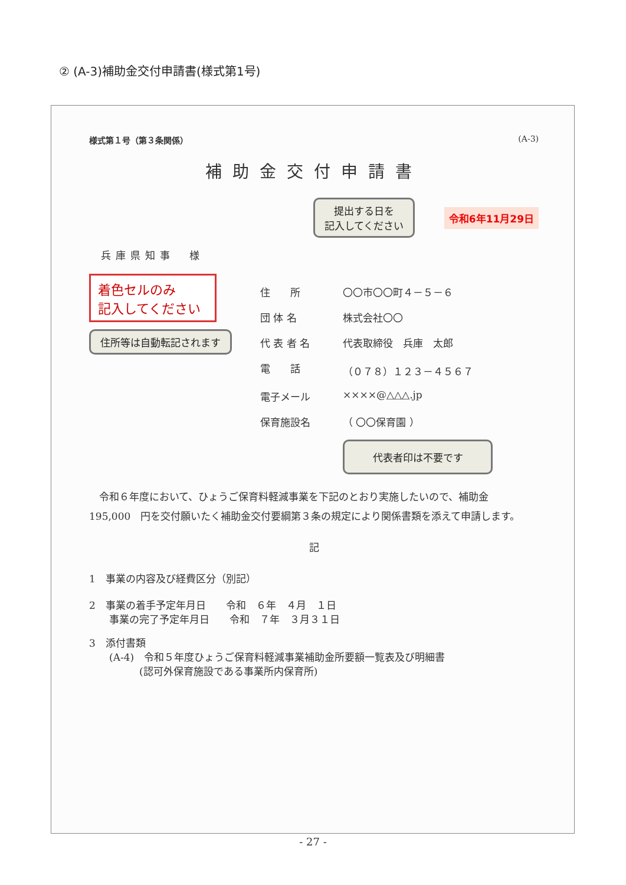② (A-3)補助金交付申請書(様式第1号)
様式第１号（第３条関係） (A-3)
補助金交付申請書
提出する日を
記入してください 令和6年11月29日
兵庫県知事　様
着色セルのみ
記入してください
住所等は自動転記されます
住　　所 〇〇市〇〇町４－５－６
団 体 名 株式会社〇〇
代 表 者 名 代表取締役　兵庫　太郎
電　　話 （０７８）１２３－４５６７
電子メール ××××@△△△.jp
保育施設名 （ 〇〇保育園 ）
代表者印は不要です
　令和６年度において、ひょうご保育料軽減事業を下記のとおり実施したいので、補助金　195,000　円を交付願いたく補助金交付要綱第３条の規定により関係書類を添えて申請します。
記
1　事業の内容及び経費区分（別記）
2　事業の着手予定年月日　　令和　６年　４月　１日
　　事業の完了予定年月日　　令和　７年　３月３１日
3　添付書類
　　(A-4)　令和５年度ひょうご保育料軽減事業補助金所要額一覧表及び明細書
　　　　　(認可外保育施設である事業所内保育所)
- 27 -